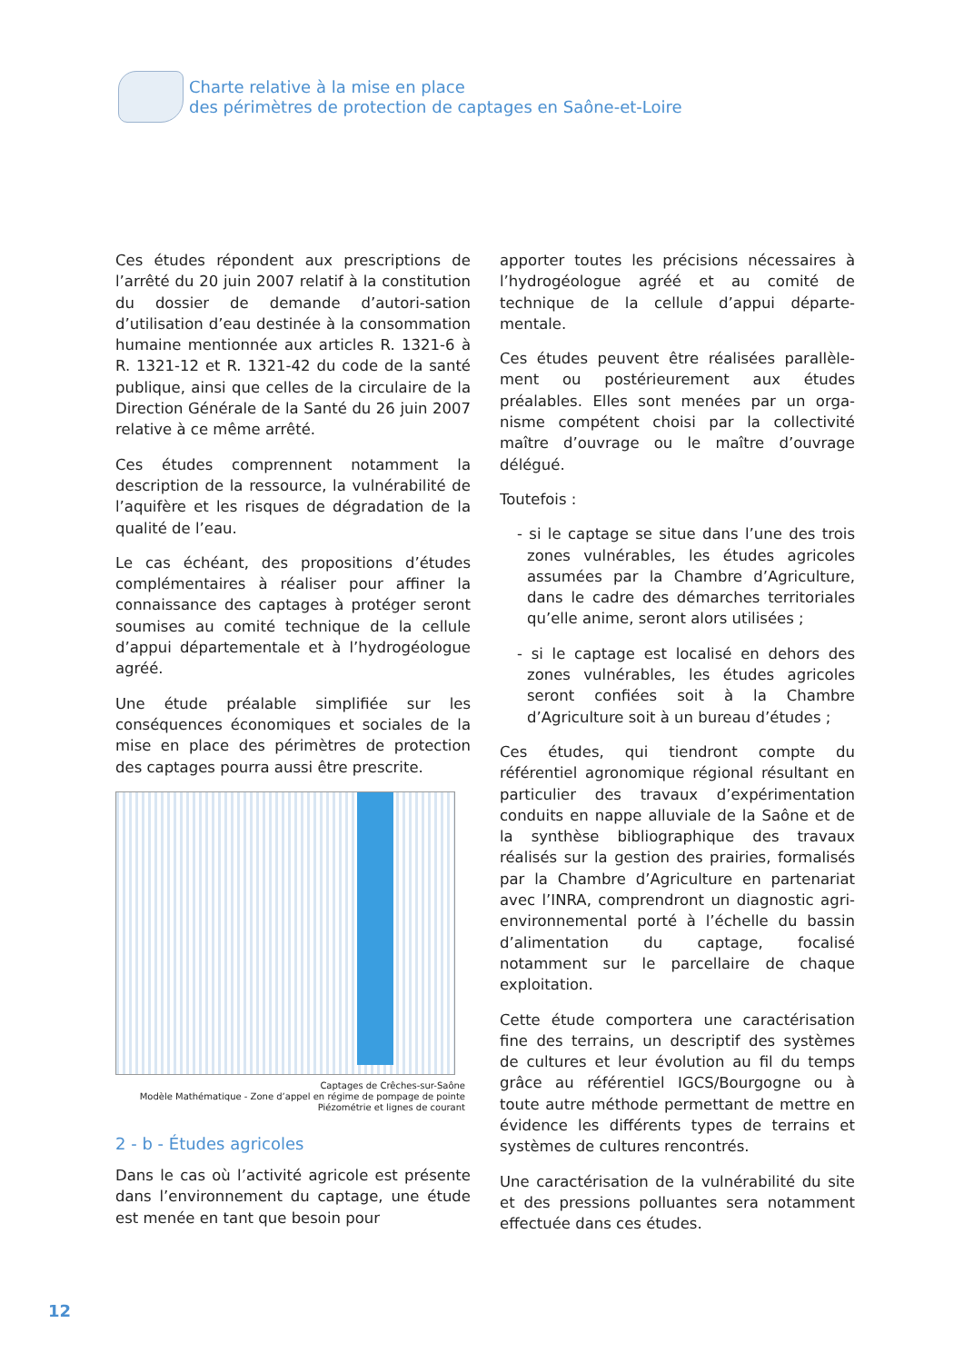Charte relative à la mise en place
des périmètres de protection de captages en Saône-et-Loire
Ces études répondent aux prescriptions de l’arrêté du 20 juin 2007 relatif à la constitution du dossier de demande d’autori-sation d’utilisation d’eau destinée à la consommation humaine mentionnée aux articles R. 1321-6 à R. 1321-12 et R. 1321-42 du code de la santé publique, ainsi que celles de la circulaire de la Direction Générale de la Santé du 26 juin 2007 relative à ce même arrêté.
Ces études comprennent notamment la description de la ressource, la vulnérabilité de l’aquifère et les risques de dégradation de la qualité de l’eau.
Le cas échéant, des propositions d’études complémentaires à réaliser pour affiner la connaissance des captages à protéger seront soumises au comité technique de la cellule d’appui départementale et à l’hydrogéologue agréé.
Une étude préalable simplifiée sur les conséquences économiques et sociales de la mise en place des périmètres de protection des captages pourra aussi être prescrite.
Captages de Crêches-sur-Saône
Modèle Mathématique - Zone d’appel en régime de pompage de pointe
Piézométrie et lignes de courant
2 - b - Études agricoles
Dans le cas où l’activité agricole est présente dans l’environnement du captage, une étude est menée en tant que besoin pour
apporter toutes les précisions nécessaires à l’hydrogéologue agréé et au comité de technique de la cellule d’appui départe-mentale.
Ces études peuvent être réalisées parallèle-ment ou postérieurement aux études préalables. Elles sont menées par un orga-nisme compétent choisi par la collectivité maître d’ouvrage ou le maître d’ouvrage délégué.
Toutefois :
- si le captage se situe dans l’une des trois zones vulnérables, les études agricoles assumées par la Chambre d’Agriculture, dans le cadre des démarches territoriales qu’elle anime, seront alors utilisées ;
- si le captage est localisé en dehors des zones vulnérables, les études agricoles seront confiées soit à la Chambre d’Agriculture soit à un bureau d’études ;
Ces études, qui tiendront compte du référentiel agronomique régional résultant en particulier des travaux d’expérimentation conduits en nappe alluviale de la Saône et de la synthèse bibliographique des travaux réalisés sur la gestion des prairies, formalisés par la Chambre d’Agriculture en partenariat avec l’INRA, comprendront un diagnostic agri-environnemental porté à l’échelle du bassin d’alimentation du captage, focalisé notamment sur le parcellaire de chaque exploitation.
Cette étude comportera une caractérisation fine des terrains, un descriptif des systèmes de cultures et leur évolution au fil du temps grâce au référentiel IGCS/Bourgogne ou à toute autre méthode permettant de mettre en évidence les différents types de terrains et systèmes de cultures rencontrés.
Une caractérisation de la vulnérabilité du site et des pressions polluantes sera notamment effectuée dans ces études.
12